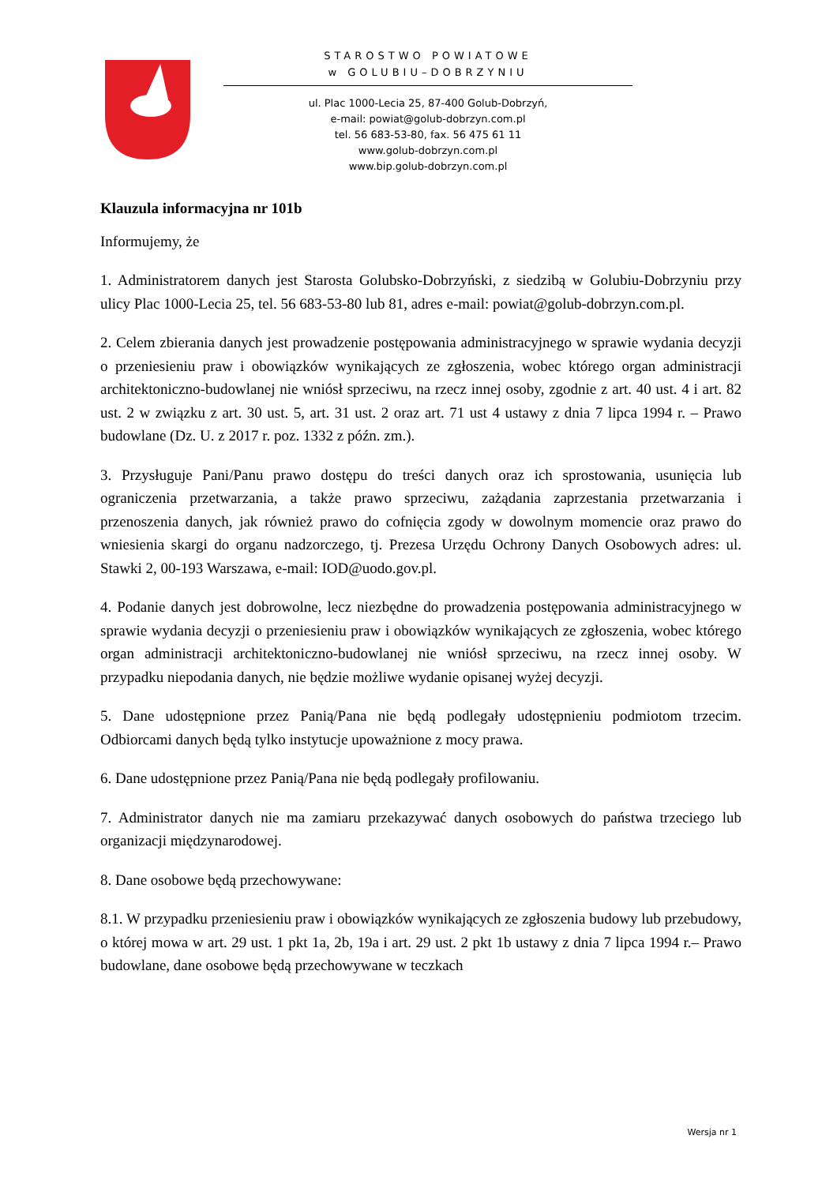STAROSTWO POWIATOWE
w GOLUBIU–DOBRZYNIU
ul. Plac 1000-Lecia 25, 87-400 Golub-Dobrzyń,
e-mail: powiat@golub-dobrzyn.com.pl
tel. 56 683-53-80, fax. 56 475 61 11
www.golub-dobrzyn.com.pl
www.bip.golub-dobrzyn.com.pl
Klauzula informacyjna nr 101b
Informujemy, że
1. Administratorem danych jest Starosta Golubsko-Dobrzyński, z siedzibą w Golubiu-Dobrzyniu przy ulicy Plac 1000-Lecia 25, tel. 56 683-53-80 lub 81, adres e-mail: powiat@golub-dobrzyn.com.pl.
2. Celem zbierania danych jest prowadzenie postępowania administracyjnego w sprawie wydania decyzji o przeniesieniu praw i obowiązków wynikających ze zgłoszenia, wobec którego organ administracji architektoniczno-budowlanej nie wniósł sprzeciwu, na rzecz innej osoby, zgodnie z art. 40 ust. 4 i art. 82 ust. 2 w związku z art. 30 ust. 5, art. 31 ust. 2 oraz art. 71 ust 4 ustawy z dnia 7 lipca 1994 r. – Prawo budowlane (Dz. U. z 2017 r. poz. 1332 z późn. zm.).
3. Przysługuje Pani/Panu prawo dostępu do treści danych oraz ich sprostowania, usunięcia lub ograniczenia przetwarzania, a także prawo sprzeciwu, zażądania zaprzestania przetwarzania i przenoszenia danych, jak również prawo do cofnięcia zgody w dowolnym momencie oraz prawo do wniesienia skargi do organu nadzorczego, tj. Prezesa Urzędu Ochrony Danych Osobowych adres: ul. Stawki 2, 00-193 Warszawa, e-mail: IOD@uodo.gov.pl.
4. Podanie danych jest dobrowolne, lecz niezbędne do prowadzenia postępowania administracyjnego w sprawie wydania decyzji o przeniesieniu praw i obowiązków wynikających ze zgłoszenia, wobec którego organ administracji architektoniczno-budowlanej nie wniósł sprzeciwu, na rzecz innej osoby. W przypadku niepodania danych, nie będzie możliwe wydanie opisanej wyżej decyzji.
5. Dane udostępnione przez Panią/Pana nie będą podlegały udostępnieniu podmiotom trzecim. Odbiorcami danych będą tylko instytucje upoważnione z mocy prawa.
6. Dane udostępnione przez Panią/Pana nie będą podlegały profilowaniu.
7. Administrator danych nie ma zamiaru przekazywać danych osobowych do państwa trzeciego lub organizacji międzynarodowej.
8. Dane osobowe będą przechowywane:
8.1. W przypadku przeniesieniu praw i obowiązków wynikających ze zgłoszenia budowy lub przebudowy, o której mowa w art. 29 ust. 1 pkt 1a, 2b, 19a i art. 29 ust. 2 pkt 1b ustawy z dnia 7 lipca 1994 r.– Prawo budowlane, dane osobowe będą przechowywane w teczkach
Wersja nr 1